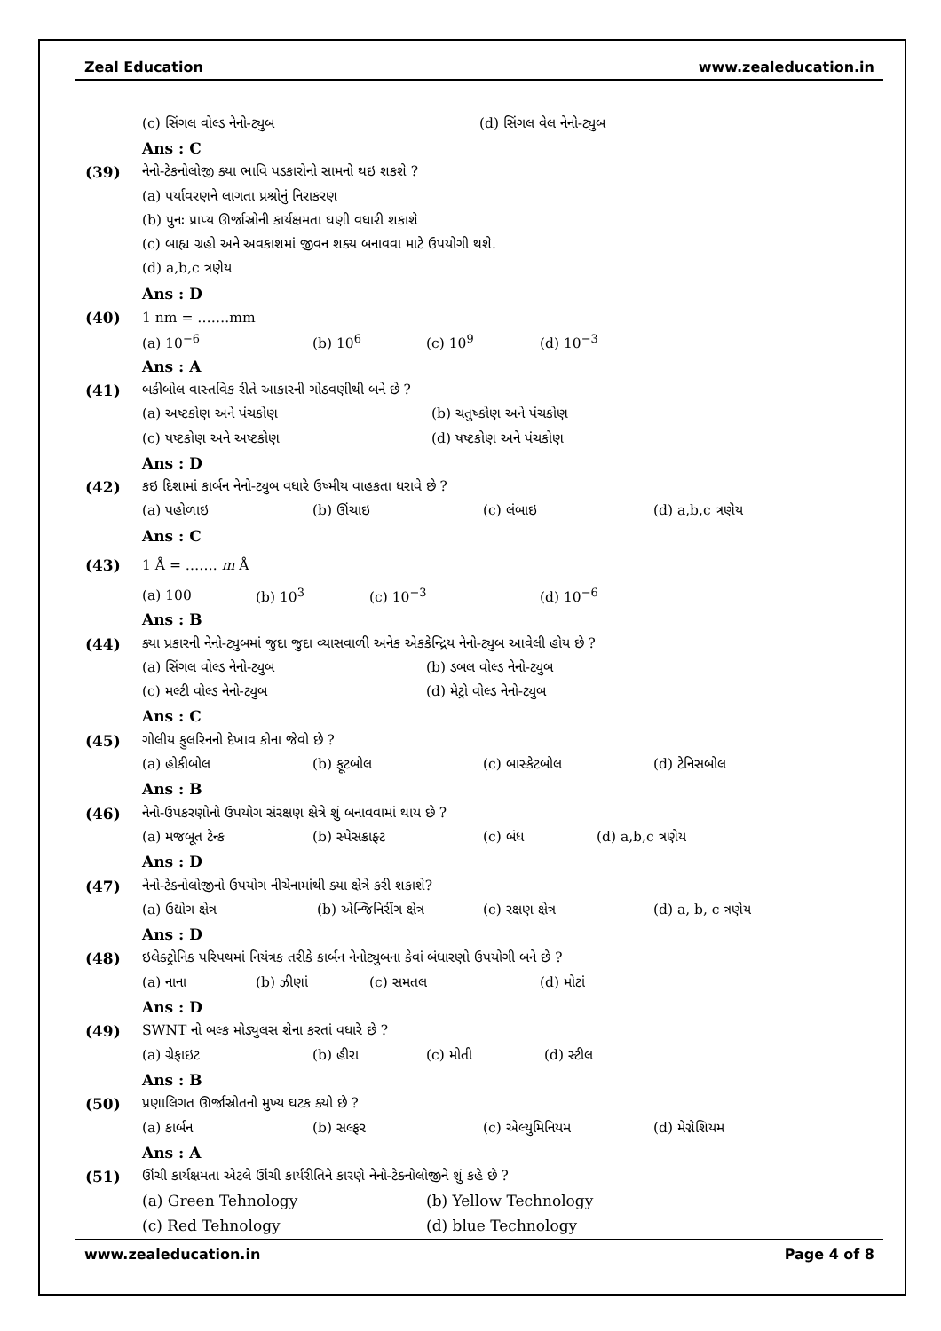Zeal Education www.zealeducation.in
(c) સિંગલ વોલ્ડ નેનો-ટ્યુબ (d) સિંગલ વેલ નેનો-ટ્યુબ
Ans : C
(39) નેનો-ટેકનોલોજી ક્યા ભાવિ પડકારોનો સામનો થઇ શકશે ?
(a) પર્યાવરણને લાગતા પ્રશ્રોનું નિરાકરણ
(b) પુનઃ પ્રાપ્ય ઊર્જાસ્રોની કાર્યક્ષમતા ઘણી વધારી શકાશે
(c) બાહ્ય ગ્રહો અને અવકાશમાં જીવન શક્ય બનાવવા માટે ઉપયોગી થશે.
(d) a,b,c ત્રણેય
Ans : D
(40) 1 nm = …….mm
(a) 10<sup>−6</sup> (b) 10<sup>6</sup> (c) 10<sup>9</sup> (d) 10<sup>−3</sup>
Ans : A
(41) બકીબોલ વાસ્તવિક રીતે આકારની ગોઠવણીથી બને છે ?
(a) અષ્ટકોણ અને પંચકોણ (b) ચતુષ્કોણ અને પંચકોણ
(c) ષષ્ટકોણ અને અષ્ટકોણ (d) ષષ્ટકોણ અને પંચકોણ
Ans : D
(42) કઇ દિશામાં કાર્બન નેનો-ટ્યુબ વધારે ઉષ્મીય વાહકતા ધરાવે છે ?
(a) પહોળાઇ (b) ઊંચાઇ (c) લંબાઇ (d) a,b,c ત્રણેય
Ans : C
(43) 1 Å = ……. m Å
(a) 100 (b) 10<sup>3</sup> (c) 10<sup>−3</sup> (d) 10<sup>−6</sup>
Ans : B
(44) ક્યા પ્રકારની નેનો-ટ્યુબમાં જુદા જુદા વ્યાસવાળી અનેક એકકેન્દ્રિય નેનો-ટ્યુબ આવેલી હોય છે ?
(a) સિંગલ વોલ્ડ નેનો-ટ્યુબ (b) ડબલ વોલ્ડ નેનો-ટ્યુબ
(c) મલ્ટી વોલ્ડ નેનો-ટ્યુબ (d) મેટ્રો વોલ્ડ નેનો-ટ્યુબ
Ans : C
(45) ગોલીય ફુલરિનનો દેખાવ કોના જેવો છે ?
(a) હોકીબોલ (b) ફૂટબોલ (c) બાસ્કેટબોલ (d) ટેનિસબોલ
Ans : B
(46) નેનો-ઉપકરણોનો ઉપયોગ સંરક્ષણ ક્ષેત્રે શું બનાવવામાં થાય છે ?
(a) મજબૂત ટેન્ક (b) સ્પેસક્રાફ્ટ (c) બંધ (d) a,b,c ત્રણેય
Ans : D
(47) નેનો-ટેક્નોલોજીનો ઉપયોગ નીચેનામાંથી ક્યા ક્ષેત્રે કરી શકાશે?
(a) ઉદ્યોગ ક્ષેત્ર (b) એન્જિનિરીંગ ક્ષેત્ર (c) રક્ષણ ક્ષેત્ર (d) a, b, c ત્રણેય
Ans : D
(48) ઇલેક્ટ્રોનિક પરિપથમાં નિયંત્રક તરીકે કાર્બન નેનોટ્યુબના કેવાં બંધારણો ઉપયોગી બને છે ?
(a) નાના (b) ઝીણાં (c) સમતલ (d) મોટાં
Ans : D
(49) SWNT નો બલ્ક મોડ્યુલસ શેના કરતાં વધારે છે ?
(a) ગ્રેફાઇટ (b) હીરા (c) મોતી (d) સ્ટીલ
Ans : B
(50) પ્રણાલિગત ઊર્જાસ્રોતનો મુખ્ય ઘટક ક્યો છે ?
(a) કાર્બન (b) સલ્ફર (c) એલ્યુમિનિયમ (d) મેગ્નેશિયમ
Ans : A
(51) ઊંચી કાર્યક્ષમતા એટલે ઊંચી કાર્યરીતિને કારણે નેનો-ટેક્નોલોજીને શું કહે છે ?
(a) Green Tehnology (b) Yellow Technology
(c) Red Tehnology (d) blue Technology
www.zealeducation.in Page 4 of 8